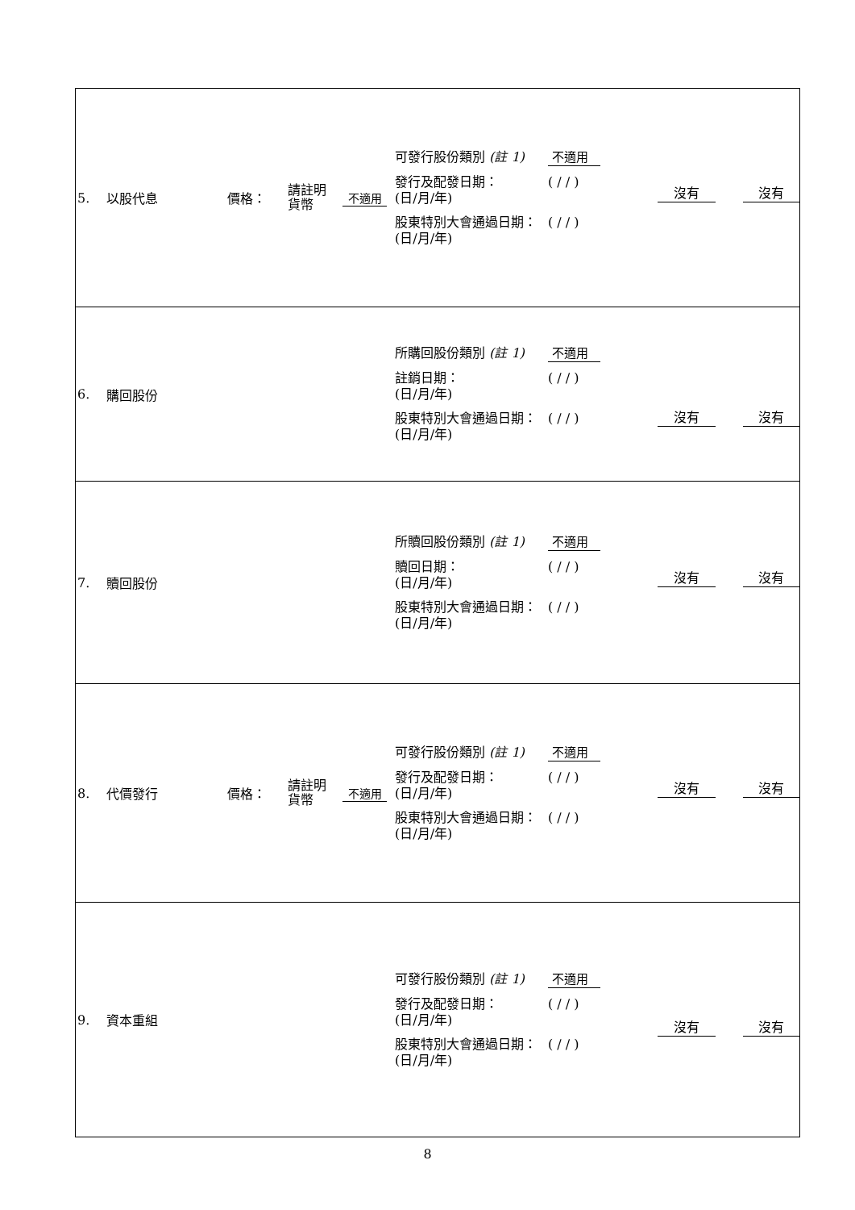| 5. 以股代息 價格： 請註明 貨幣 不適用 可發行股份類別 (註 1) 不適用 發行及配發日期： (日/月/年) ( / / ) 股東特別大會通過日期： (日/月/年) ( / / ) 沒有 沒有 |
| 6. 購回股份 所購回股份類別 (註 1) 不適用 註銷日期： (日/月/年) ( / / ) 股東特別大會通過日期： (日/月/年) ( / / ) 沒有 沒有 |
| 7. 贖回股份 所贖回股份類別 (註 1) 不適用 贖回日期： (日/月/年) ( / / ) 股東特別大會通過日期： (日/月/年) ( / / ) 沒有 沒有 |
| 8. 代價發行 價格： 請註明 貨幣 不適用 可發行股份類別 (註 1) 不適用 發行及配發日期： (日/月/年) ( / / ) 股東特別大會通過日期： (日/月/年) ( / / ) 沒有 沒有 |
| 9. 資本重組 可發行股份類別 (註 1) 不適用 發行及配發日期： (日/月/年) ( / / ) 股東特別大會通過日期： (日/月/年) ( / / ) 沒有 沒有 |
8